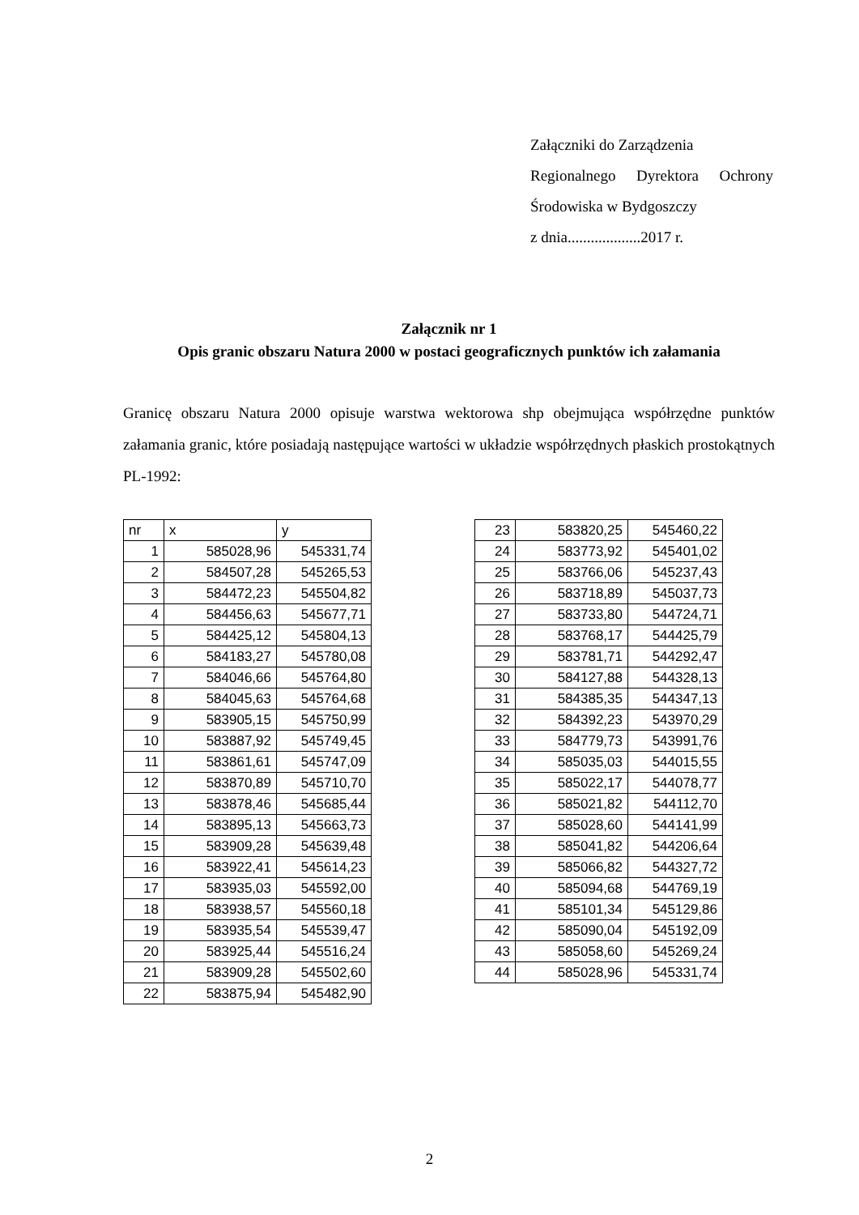Załączniki do Zarządzenia
Regionalnego Dyrektora Ochrony
Środowiska w Bydgoszczy
z dnia...................2017 r.
Załącznik nr 1
Opis granic obszaru Natura 2000 w postaci geograficznych punktów ich załamania
Granicę obszaru Natura 2000 opisuje warstwa wektorowa shp obejmująca współrzędne punktów załamania granic, które posiadają następujące wartości w układzie współrzędnych płaskich prostokątnych PL-1992:
| nr | x | y |
| 1 | 585028,96 | 545331,74 |
| 2 | 584507,28 | 545265,53 |
| 3 | 584472,23 | 545504,82 |
| 4 | 584456,63 | 545677,71 |
| 5 | 584425,12 | 545804,13 |
| 6 | 584183,27 | 545780,08 |
| 7 | 584046,66 | 545764,80 |
| 8 | 584045,63 | 545764,68 |
| 9 | 583905,15 | 545750,99 |
| 10 | 583887,92 | 545749,45 |
| 11 | 583861,61 | 545747,09 |
| 12 | 583870,89 | 545710,70 |
| 13 | 583878,46 | 545685,44 |
| 14 | 583895,13 | 545663,73 |
| 15 | 583909,28 | 545639,48 |
| 16 | 583922,41 | 545614,23 |
| 17 | 583935,03 | 545592,00 |
| 18 | 583938,57 | 545560,18 |
| 19 | 583935,54 | 545539,47 |
| 20 | 583925,44 | 545516,24 |
| 21 | 583909,28 | 545502,60 |
| 22 | 583875,94 | 545482,90 |
| 23 | 583820,25 | 545460,22 |
| 24 | 583773,92 | 545401,02 |
| 25 | 583766,06 | 545237,43 |
| 26 | 583718,89 | 545037,73 |
| 27 | 583733,80 | 544724,71 |
| 28 | 583768,17 | 544425,79 |
| 29 | 583781,71 | 544292,47 |
| 30 | 584127,88 | 544328,13 |
| 31 | 584385,35 | 544347,13 |
| 32 | 584392,23 | 543970,29 |
| 33 | 584779,73 | 543991,76 |
| 34 | 585035,03 | 544015,55 |
| 35 | 585022,17 | 544078,77 |
| 36 | 585021,82 | 544112,70 |
| 37 | 585028,60 | 544141,99 |
| 38 | 585041,82 | 544206,64 |
| 39 | 585066,82 | 544327,72 |
| 40 | 585094,68 | 544769,19 |
| 41 | 585101,34 | 545129,86 |
| 42 | 585090,04 | 545192,09 |
| 43 | 585058,60 | 545269,24 |
| 44 | 585028,96 | 545331,74 |
2